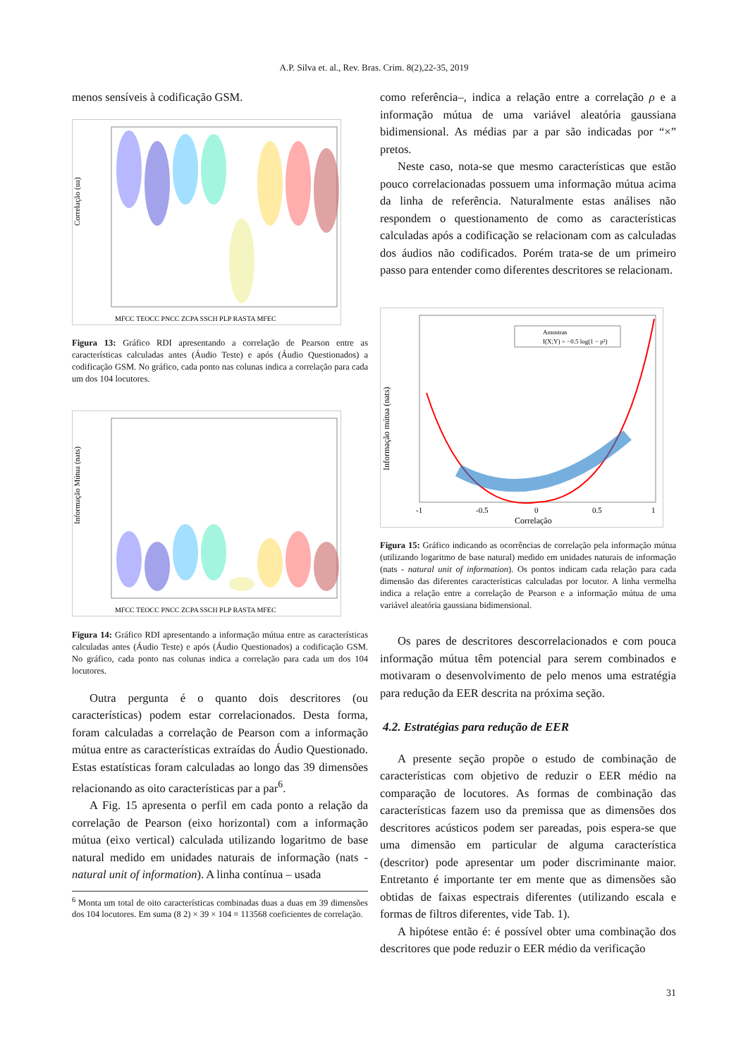A.P. Silva et. al., Rev. Bras. Crim. 8(2),22-35, 2019
menos sensíveis à codificação GSM.
Correlação (ua)
MFCC TEOCC PNCC ZCPA SSCH PLP RASTA MFEC
Figura 13: Gráfico RDI apresentando a correlação de Pearson entre as características calculadas antes (Áudio Teste) e após (Áudio Questionados) a codificação GSM. No gráfico, cada ponto nas colunas indica a correlação para cada um dos 104 locutores.
Informação Mútua (nats)
MFCC TEOCC PNCC ZCPA SSCH PLP RASTA MFEC
Figura 14: Gráfico RDI apresentando a informação mútua entre as características calculadas antes (Áudio Teste) e após (Áudio Questionados) a codificação GSM. No gráfico, cada ponto nas colunas indica a correlação para cada um dos 104 locutores.
Outra pergunta é o quanto dois descritores (ou características) podem estar correlacionados. Desta forma, foram calculadas a correlação de Pearson com a informação mútua entre as características extraídas do Áudio Questionado. Estas estatísticas foram calculadas ao longo das 39 dimensões relacionando as oito características par a par<sup>6</sup>.
A Fig. 15 apresenta o perfil em cada ponto a relação da correlação de Pearson (eixo horizontal) com a informação mútua (eixo vertical) calculada utilizando logaritmo de base natural medido em unidades naturais de informação (nats - natural unit of information). A linha contínua – usada
<sup>6</sup> Monta um total de oito características combinadas duas a duas em 39 dimensões dos 104 locutores. Em suma (8 2) × 39 × 104 = 113568 coeficientes de correlação.
como referência–, indica a relação entre a correlação ρ e a informação mútua de uma variável aleatória gaussiana bidimensional. As médias par a par são indicadas por “×” pretos.
Neste caso, nota-se que mesmo características que estão pouco correlacionadas possuem uma informação mútua acima da linha de referência. Naturalmente estas análises não respondem o questionamento de como as características calculadas após a codificação se relacionam com as calculadas dos áudios não codificados. Porém trata-se de um primeiro passo para entender como diferentes descritores se relacionam.
Informação mútua (nats)
Amostras
I(X;Y) = −0.5 log(1 − ρ²)
-1
-0.5
0
0.5
1
Correlação
Figura 15: Gráfico indicando as ocorrências de correlação pela informação mútua (utilizando logaritmo de base natural) medido em unidades naturais de informação (nats - natural unit of information). Os pontos indicam cada relação para cada dimensão das diferentes características calculadas por locutor. A linha vermelha indica a relação entre a correlação de Pearson e a informação mútua de uma variável aleatória gaussiana bidimensional.
Os pares de descritores descorrelacionados e com pouca informação mútua têm potencial para serem combinados e motivaram o desenvolvimento de pelo menos uma estratégia para redução da EER descrita na próxima seção.
4.2. Estratégias para redução de EER
A presente seção propõe o estudo de combinação de características com objetivo de reduzir o EER médio na comparação de locutores. As formas de combinação das características fazem uso da premissa que as dimensões dos descritores acústicos podem ser pareadas, pois espera-se que uma dimensão em particular de alguma característica (descritor) pode apresentar um poder discriminante maior. Entretanto é importante ter em mente que as dimensões são obtidas de faixas espectrais diferentes (utilizando escala e formas de filtros diferentes, vide Tab. 1).
A hipótese então é: é possível obter uma combinação dos descritores que pode reduzir o EER médio da verificação
31